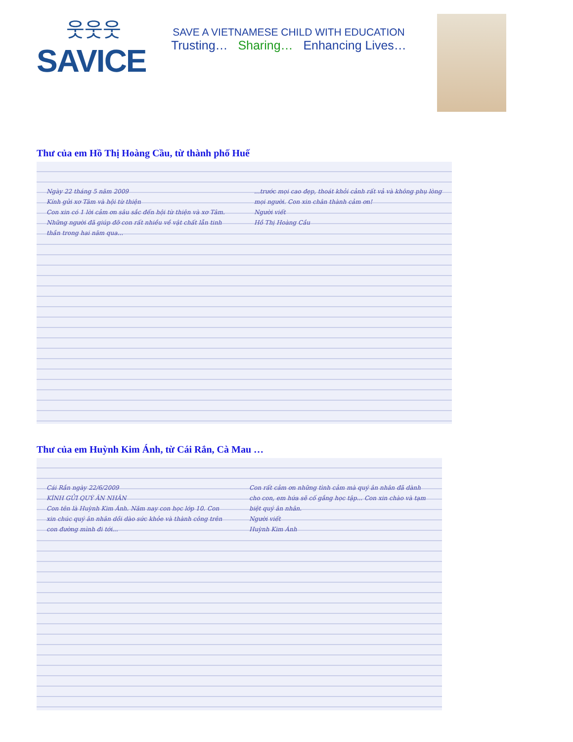웃웃웃
SAVICE
SAVE A VIETNAMESE CHILD WITH EDUCATION
Trusting… Sharing… Enhancing Lives…
Thư của em Hồ Thị Hoàng Cầu, từ thành phố Huế
Ngày 22 tháng 5 năm 2009
Kính gửi xơ Tâm và hội từ thiện
Con xin có 1 lời cảm ơn sâu sắc đến hội từ thiện và xơ Tâm. Những người đã giúp đỡ con rất nhiều về vật chất lẫn tinh thần trong hai năm qua...
...trước mọi cao đẹp, thoát khỏi cảnh rất vả và không phụ lòng mọi người. Con xin chân thành cảm ơn!
Người viết
Hồ Thị Hoàng Cầu
Thư của em Huỳnh Kim Ánh, từ Cái Rắn, Cà Mau …
Cái Rắn ngày 22/6/2009
KÍNH GỬI QUÝ ÂN NHÂN
Con tên là Huỳnh Kim Ánh. Năm nay con học lớp 10. Con xin chúc quý ân nhân dồi dào sức khỏe và thành công trên con đường mình đi tới...
Con rất cảm ơn những tình cảm mà quý ân nhân đã dành cho con, em hứa sẽ cố gắng học tập... Con xin chào và tạm biệt quý ân nhân.
Người viết
Huỳnh Kim Ánh